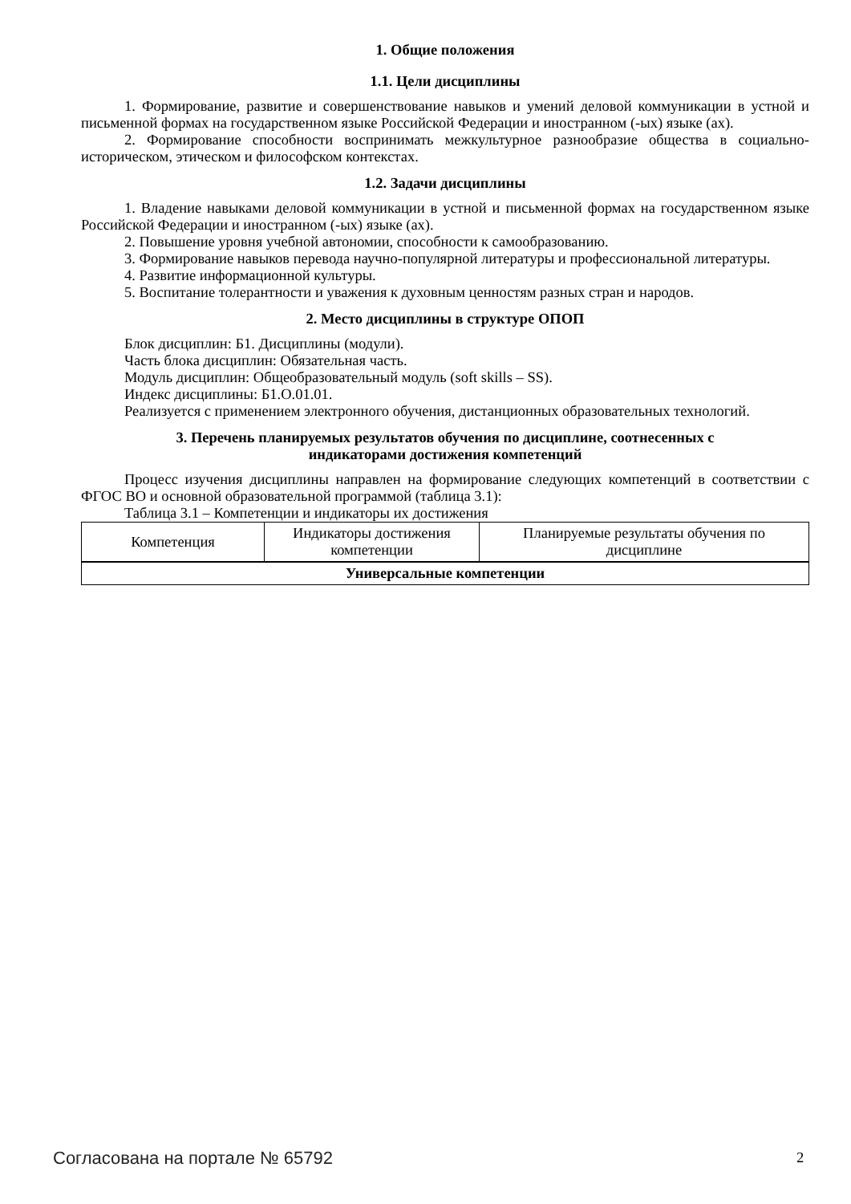1. Общие положения
1.1. Цели дисциплины
1. Формирование, развитие и совершенствование навыков и умений деловой коммуникации в устной и письменной формах на государственном языке Российской Федерации и иностранном (-ых) языке (ах).
2. Формирование способности воспринимать межкультурное разнообразие общества в социально-историческом, этическом и философском контекстах.
1.2. Задачи дисциплины
1. Владение навыками деловой коммуникации в устной и письменной формах на государственном языке Российской Федерации и иностранном (-ых) языке (ах).
2. Повышение уровня учебной автономии, способности к самообразованию.
3. Формирование навыков перевода научно-популярной литературы и профессиональной литературы.
4. Развитие информационной культуры.
5. Воспитание толерантности и уважения к духовным ценностям разных стран и народов.
2. Место дисциплины в структуре ОПОП
Блок дисциплин: Б1. Дисциплины (модули).
Часть блока дисциплин: Обязательная часть.
Модуль дисциплин: Общеобразовательный модуль (soft skills – SS).
Индекс дисциплины: Б1.О.01.01.
Реализуется с применением электронного обучения, дистанционных образовательных технологий.
3. Перечень планируемых результатов обучения по дисциплине, соотнесенных с
индикаторами достижения компетенций
Процесс изучения дисциплины направлен на формирование следующих компетенций в соответствии с ФГОС ВО и основной образовательной программой (таблица 3.1):
Таблица 3.1 – Компетенции и индикаторы их достижения
| Компетенция | Индикаторы достижения компетенции | Планируемые результаты обучения по дисциплине |
| --- | --- | --- |
| Универсальные компетенции | | |
Согласована на портале № 65792 2